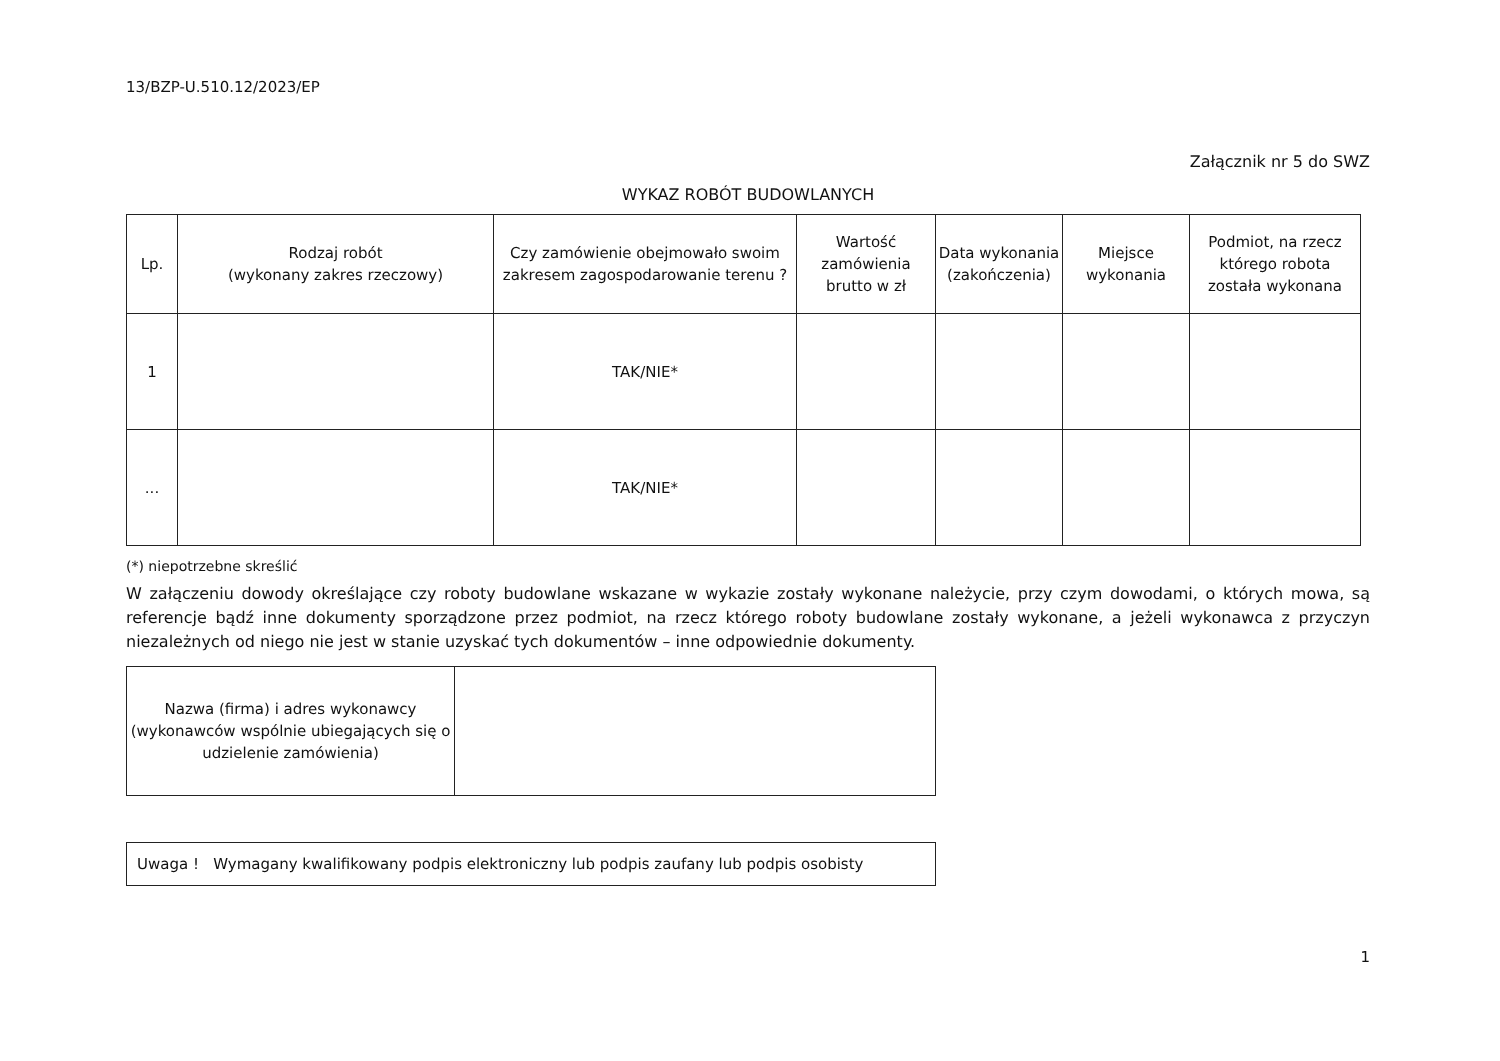13/BZP-U.510.12/2023/EP
Załącznik nr 5 do SWZ
WYKAZ ROBÓT BUDOWLANYCH
| Lp. | Rodzaj robót (wykonany zakres rzeczowy) | Czy zamówienie obejmowało swoim zakresem zagospodarowanie terenu ? | Wartość zamówienia brutto w zł | Data wykonania (zakończenia) | Miejsce wykonania | Podmiot, na rzecz którego robota została wykonana |
| --- | --- | --- | --- | --- | --- | --- |
| 1 | | TAK/NIE* | | | | |
| ... | | TAK/NIE* | | | | |
(*) niepotrzebne skreślić
W załączeniu dowody określające czy roboty budowlane wskazane w wykazie zostały wykonane należycie, przy czym dowodami, o których mowa, są referencje bądź inne dokumenty sporządzone przez podmiot, na rzecz którego roboty budowlane zostały wykonane, a jeżeli wykonawca z przyczyn niezależnych od niego nie jest w stanie uzyskać tych dokumentów – inne odpowiednie dokumenty.
| Nazwa (firma) i adres wykonawcy (wykonawców wspólnie ubiegających się o udzielenie zamówienia) | |
Uwaga ! Wymagany kwalifikowany podpis elektroniczny lub podpis zaufany lub podpis osobisty
1